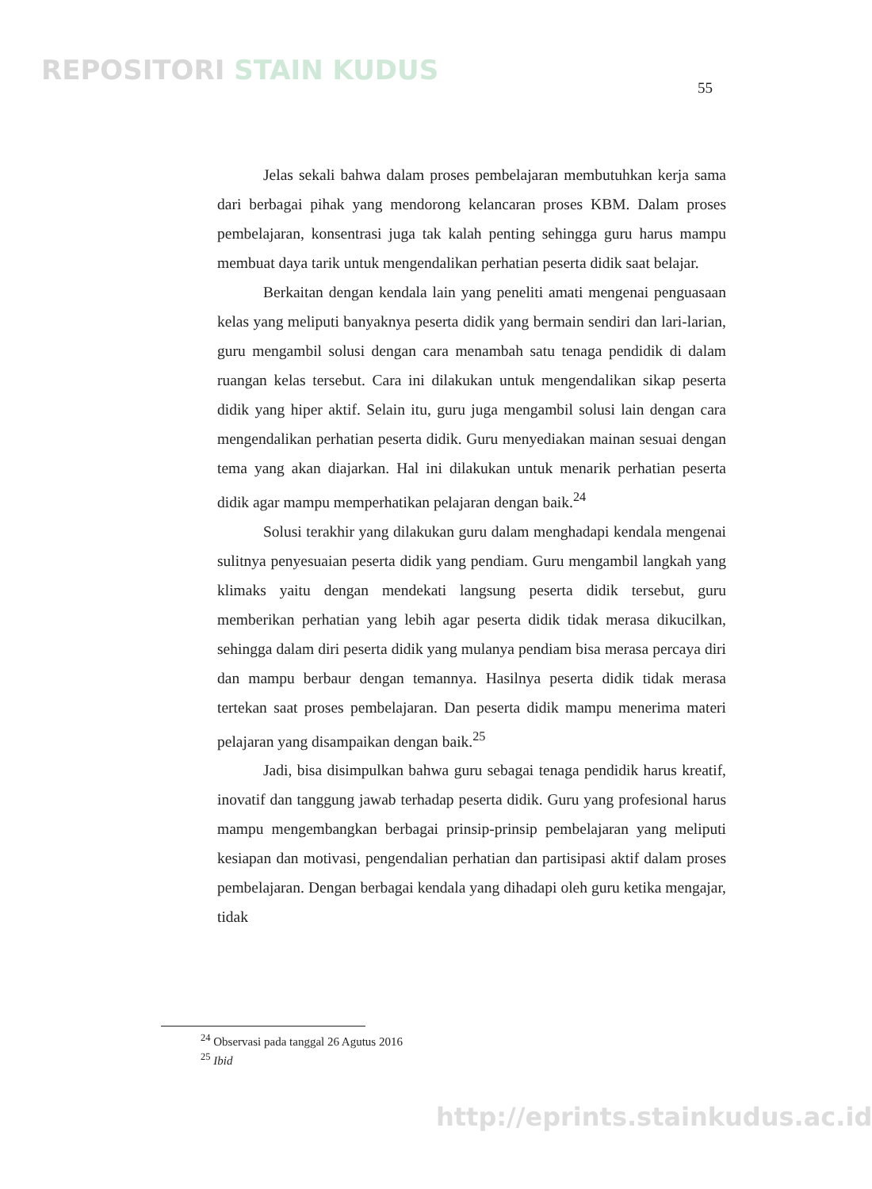REPOSITORI STAIN KUDUS
55
Jelas sekali bahwa dalam proses pembelajaran membutuhkan kerja sama dari berbagai pihak yang mendorong kelancaran proses KBM. Dalam proses pembelajaran, konsentrasi juga tak kalah penting sehingga guru harus mampu membuat daya tarik untuk mengendalikan perhatian peserta didik saat belajar.
Berkaitan dengan kendala lain yang peneliti amati mengenai penguasaan kelas yang meliputi banyaknya peserta didik yang bermain sendiri dan lari-larian, guru mengambil solusi dengan cara menambah satu tenaga pendidik di dalam ruangan kelas tersebut. Cara ini dilakukan untuk mengendalikan sikap peserta didik yang hiper aktif. Selain itu, guru juga mengambil solusi lain dengan cara mengendalikan perhatian peserta didik. Guru menyediakan mainan sesuai dengan tema yang akan diajarkan. Hal ini dilakukan untuk menarik perhatian peserta didik agar mampu memperhatikan pelajaran dengan baik.<sup>24</sup>
Solusi terakhir yang dilakukan guru dalam menghadapi kendala mengenai sulitnya penyesuaian peserta didik yang pendiam. Guru mengambil langkah yang klimaks yaitu dengan mendekati langsung peserta didik tersebut, guru memberikan perhatian yang lebih agar peserta didik tidak merasa dikucilkan, sehingga dalam diri peserta didik yang mulanya pendiam bisa merasa percaya diri dan mampu berbaur dengan temannya. Hasilnya peserta didik tidak merasa tertekan saat proses pembelajaran. Dan peserta didik mampu menerima materi pelajaran yang disampaikan dengan baik.<sup>25</sup>
Jadi, bisa disimpulkan bahwa guru sebagai tenaga pendidik harus kreatif, inovatif dan tanggung jawab terhadap peserta didik. Guru yang profesional harus mampu mengembangkan berbagai prinsip-prinsip pembelajaran yang meliputi kesiapan dan motivasi, pengendalian perhatian dan partisipasi aktif dalam proses pembelajaran. Dengan berbagai kendala yang dihadapi oleh guru ketika mengajar, tidak
<sup>24</sup> Observasi pada tanggal 26 Agutus 2016
<sup>25</sup> Ibid
http://eprints.stainkudus.ac.id